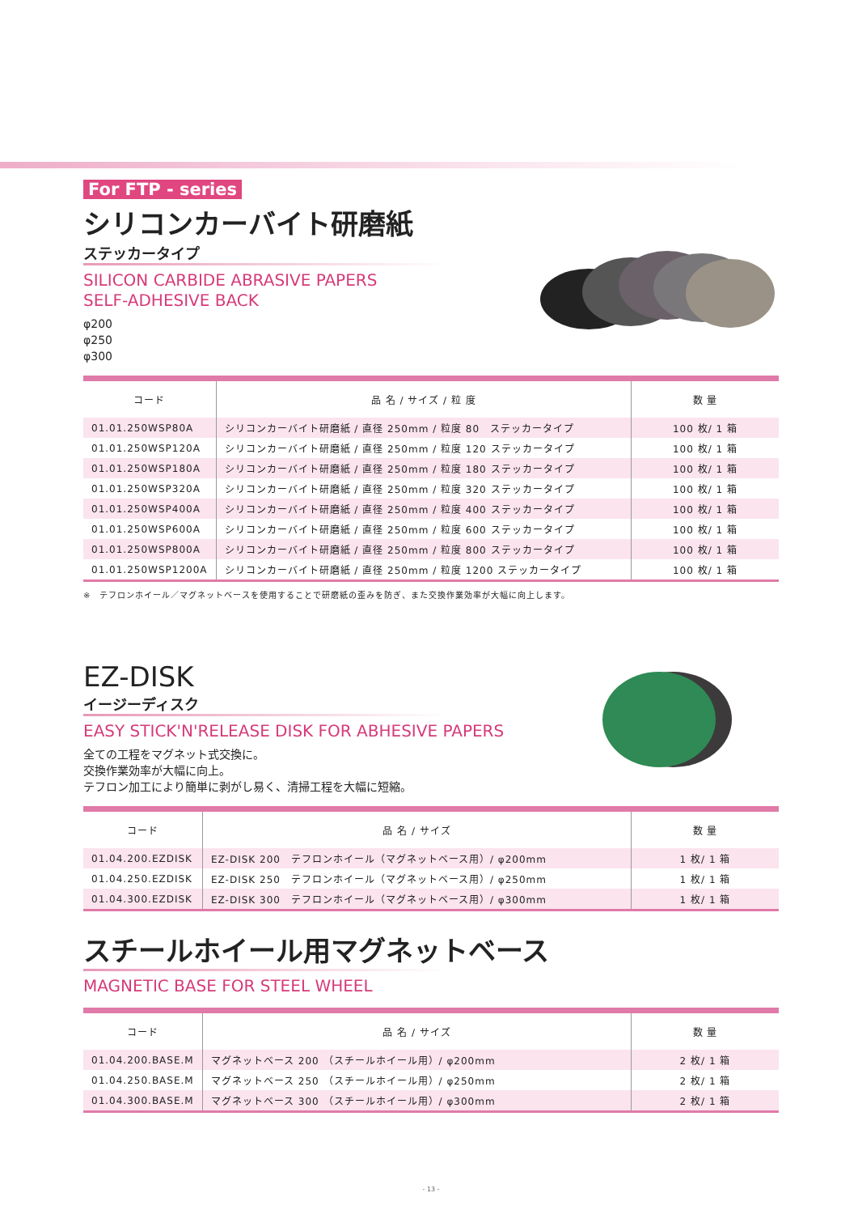For FTP - series
シリコンカーバイト研磨紙
ステッカータイプ
SILICON CARBIDE ABRASIVE PAPERS
SELF-ADHESIVE BACK
φ200
φ250
φ300
| コード | 品 名 / サイズ / 粒 度 | 数 量 |
| --- | --- | --- |
| 01.01.250WSP80A | シリコンカーバイト研磨紙 / 直径 250mm / 粒度 80 ステッカータイプ | 100 枚/ 1 箱 |
| 01.01.250WSP120A | シリコンカーバイト研磨紙 / 直径 250mm / 粒度 120 ステッカータイプ | 100 枚/ 1 箱 |
| 01.01.250WSP180A | シリコンカーバイト研磨紙 / 直径 250mm / 粒度 180 ステッカータイプ | 100 枚/ 1 箱 |
| 01.01.250WSP320A | シリコンカーバイト研磨紙 / 直径 250mm / 粒度 320 ステッカータイプ | 100 枚/ 1 箱 |
| 01.01.250WSP400A | シリコンカーバイト研磨紙 / 直径 250mm / 粒度 400 ステッカータイプ | 100 枚/ 1 箱 |
| 01.01.250WSP600A | シリコンカーバイト研磨紙 / 直径 250mm / 粒度 600 ステッカータイプ | 100 枚/ 1 箱 |
| 01.01.250WSP800A | シリコンカーバイト研磨紙 / 直径 250mm / 粒度 800 ステッカータイプ | 100 枚/ 1 箱 |
| 01.01.250WSP1200A | シリコンカーバイト研磨紙 / 直径 250mm / 粒度 1200 ステッカータイプ | 100 枚/ 1 箱 |
※　テフロンホイール／マグネットベースを使用することで研磨紙の歪みを防ぎ、また交換作業効率が大幅に向上します。
EZ-DISK
イージーディスク
EASY STICK'N'RELEASE DISK FOR ABHESIVE PAPERS
全ての工程をマグネット式交換に。
交換作業効率が大幅に向上。
テフロン加工により簡単に剥がし易く、清掃工程を大幅に短縮。
| コード | 品 名 / サイズ | 数 量 |
| --- | --- | --- |
| 01.04.200.EZDISK | EZ-DISK 200 テフロンホイール（マグネットベース用）/ φ200mm | 1 枚/ 1 箱 |
| 01.04.250.EZDISK | EZ-DISK 250 テフロンホイール（マグネットベース用）/ φ250mm | 1 枚/ 1 箱 |
| 01.04.300.EZDISK | EZ-DISK 300 テフロンホイール（マグネットベース用）/ φ300mm | 1 枚/ 1 箱 |
スチールホイール用マグネットベース
MAGNETIC BASE FOR STEEL WHEEL
| コード | 品 名 / サイズ | 数 量 |
| --- | --- | --- |
| 01.04.200.BASE.M | マグネットベース 200 （スチールホイール用）/ φ200mm | 2 枚/ 1 箱 |
| 01.04.250.BASE.M | マグネットベース 250 （スチールホイール用）/ φ250mm | 2 枚/ 1 箱 |
| 01.04.300.BASE.M | マグネットベース 300 （スチールホイール用）/ φ300mm | 2 枚/ 1 箱 |
- 13 -